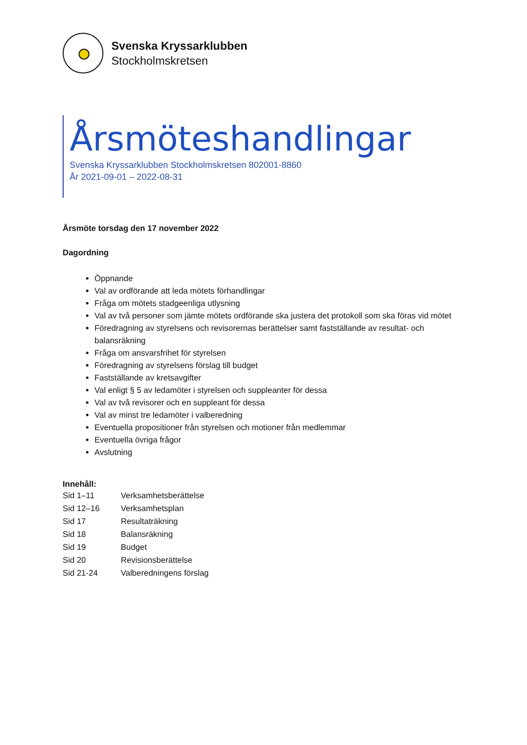Svenska Kryssarklubben
Stockholmskretsen
Årsmöteshandlingar
Svenska Kryssarklubben Stockholmskretsen 802001-8860
År 2021-09-01 – 2022-08-31
Årsmöte torsdag den 17 november 2022
Dagordning
Öppnande
Val av ordförande att leda mötets förhandlingar
Fråga om mötets stadgeenliga utlysning
Val av två personer som jämte mötets ordförande ska justera det protokoll som ska föras vid mötet
Föredragning av styrelsens och revisorernas berättelser samt fastställande av resultat- och balansräkning
Fråga om ansvarsfrihet för styrelsen
Föredragning av styrelsens förslag till budget
Fastställande av kretsavgifter
Val enligt § 5 av ledamöter i styrelsen och suppleanter för dessa
Val av två revisorer och en suppleant för dessa
Val av minst tre ledamöter i valberedning
Eventuella propositioner från styrelsen och motioner från medlemmar
Eventuella övriga frågor
Avslutning
Innehåll:
| Sid 1–11 | Verksamhetsberättelse |
| Sid 12–16 | Verksamhetsplan |
| Sid 17 | Resultaträkning |
| Sid 18 | Balansräkning |
| Sid 19 | Budget |
| Sid 20 | Revisionsberättelse |
| Sid 21-24 | Valberedningens förslag |